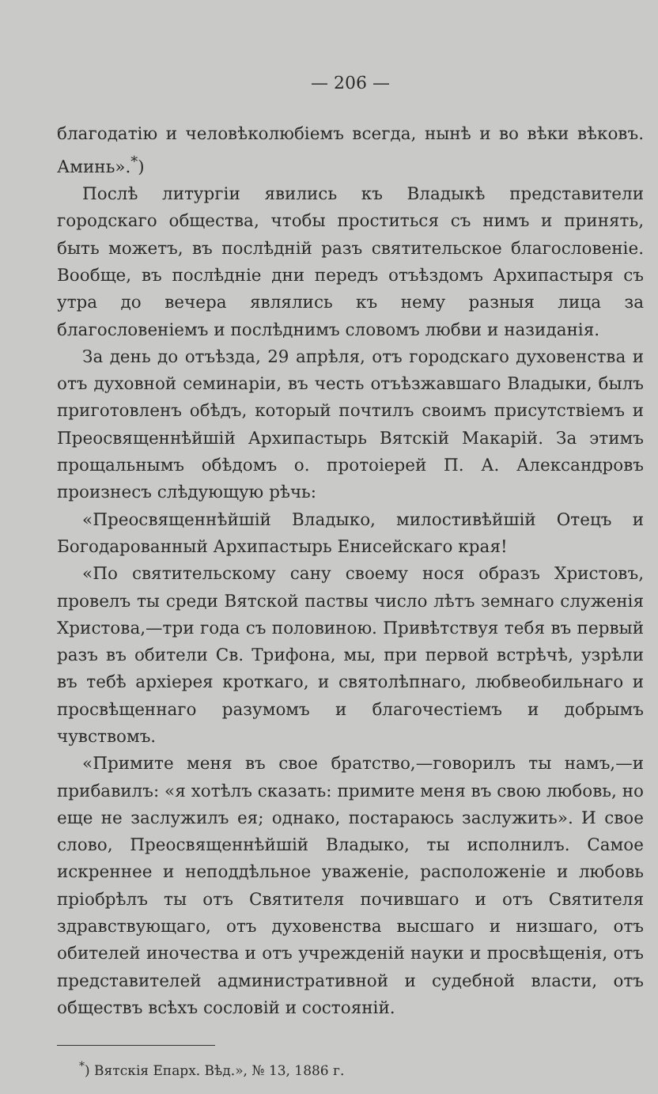— 206 —
благодатію и человѣколюбіемъ всегда, нынѣ и во вѣки вѣковъ. Аминь».<sup>*</sup>)
Послѣ литургіи явились къ Владыкѣ представители городскаго общества, чтобы проститься съ нимъ и принять, быть можетъ, въ послѣдній разъ святительское благословеніе. Вообще, въ послѣдніе дни передъ отъѣздомъ Архипастыря съ утра до вечера являлись къ нему разныя лица за благословеніемъ и послѣднимъ словомъ любви и назиданія.
За день до отъѣзда, 29 апрѣля, отъ городскаго духовенства и отъ духовной семинаріи, въ честь отъѣзжавшаго Владыки, былъ приготовленъ обѣдъ, который почтилъ своимъ присутствіемъ и Преосвященнѣйшій Архипастырь Вятскій Макарій. За этимъ прощальнымъ обѣдомъ о. протоіерей П. А. Александровъ произнесъ слѣдующую рѣчь:
«Преосвященнѣйшій Владыко, милостивѣйшій Отецъ и Богодарованный Архипастырь Енисейскаго края!
«По святительскому сану своему нося образъ Христовъ, провелъ ты среди Вятской паствы число лѣтъ земнаго служенія Христова,—три года съ половиною. Привѣтствуя тебя въ первый разъ въ обители Св. Трифона, мы, при первой встрѣчѣ, узрѣли въ тебѣ архіерея кроткаго, и святолѣпнаго, любвеобильнаго и просвѣщеннаго разумомъ и благочестіемъ и добрымъ чувствомъ.
«Примите меня въ свое братство,—говорилъ ты намъ,—и прибавилъ: «я хотѣлъ сказать: примите меня въ свою любовь, но еще не заслужилъ ея; однако, постараюсь заслужить». И свое слово, Преосвященнѣйшій Владыко, ты исполнилъ. Самое искреннее и неподдѣльное уваженіе, расположеніе и любовь пріобрѣлъ ты отъ Святителя почившаго и отъ Святителя здравствующаго, отъ духовенства высшаго и низшаго, отъ обителей иночества и отъ учрежденій науки и просвѣщенія, отъ представителей административной и судебной власти, отъ обществъ всѣхъ сословій и состояній.
<sup>*</sup>) Вятскія Епарх. Вѣд.», № 13, 1886 г.